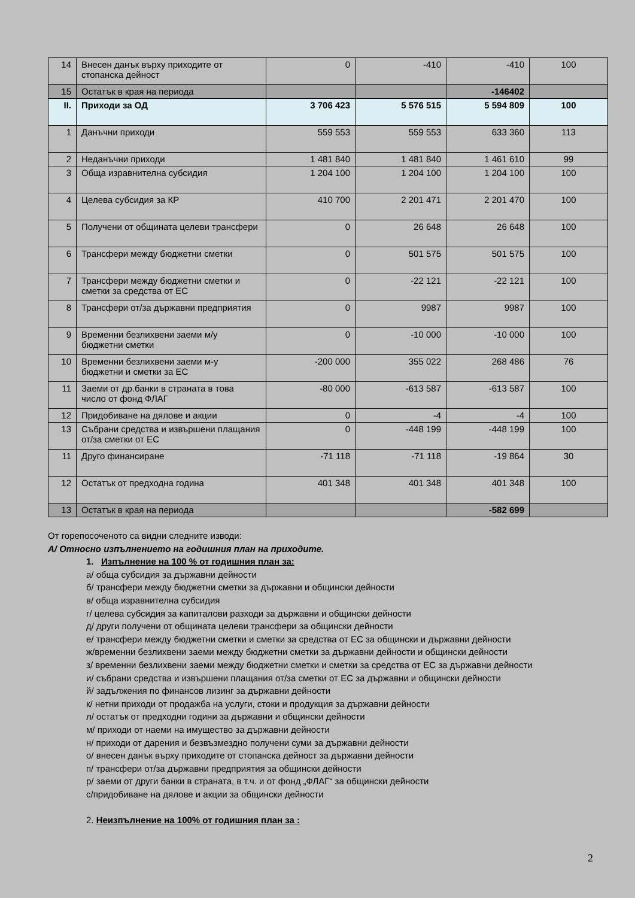| 14 | Внесен данък върху приходите от стопанска дейност | 0 | -410 | -410 | 100 |
| 15 | Остатък в края на периода | | | -146402 | |
| II. | Приходи за ОД | 3 706 423 | 5 576 515 | 5 594 809 | 100 |
| 1 | Данъчни приходи | 559 553 | 559 553 | 633 360 | 113 |
| 2 | Неданъчни приходи | 1 481 840 | 1 481 840 | 1 461 610 | 99 |
| 3 | Обща изравнителна субсидия | 1 204 100 | 1 204 100 | 1 204 100 | 100 |
| 4 | Целева субсидия за КР | 410 700 | 2 201 471 | 2 201 470 | 100 |
| 5 | Получени от общината целеви трансфери | 0 | 26 648 | 26 648 | 100 |
| 6 | Трансфери между бюджетни сметки | 0 | 501 575 | 501 575 | 100 |
| 7 | Трансфери между бюджетни сметки и сметки за средства от ЕС | 0 | -22 121 | -22 121 | 100 |
| 8 | Трансфери от/за държавни предприятия | 0 | 9987 | 9987 | 100 |
| 9 | Временни безлихвени заеми м/у бюджетни сметки | 0 | -10 000 | -10 000 | 100 |
| 10 | Временни безлихвени заеми м-у бюджетни и сметки за ЕС | -200 000 | 355 022 | 268 486 | 76 |
| 11 | Заеми от др.банки в страната в това число от фонд ФЛАГ | -80 000 | -613 587 | -613 587 | 100 |
| 12 | Придобиване на дялове и акции | 0 | -4 | -4 | 100 |
| 13 | Събрани средства и извършени плащания от/за сметки от ЕС | 0 | -448 199 | -448 199 | 100 |
| 11 | Друго финансиране | -71 118 | -71 118 | -19 864 | 30 |
| 12 | Остатък от предходна година | 401 348 | 401 348 | 401 348 | 100 |
| 13 | Остатък в края на периода | | | -582 699 | |
От горепосоченото са видни следните изводи:
А/ Относно изпълнението на годишния план на приходите.
1. Изпълнение на 100 % от годишния план за:
а/ обща субсидия за държавни дейности
б/ трансфери между бюджетни сметки за държавни и общински дейности
в/ обща изравнителна субсидия
г/ целева субсидия за капиталови разходи за държавни и общински дейности
д/ други получени от общината целеви трансфери за общински дейности
е/ трансфери между бюджетни сметки и сметки за средства от ЕС за общински и държавни дейности
ж/временни безлихвени заеми между бюджетни сметки за държавни дейности и общински дейности
з/ временни безлихвени заеми между бюджетни сметки и сметки за средства от ЕС за държавни дейности
и/ събрани средства и извършени плащания от/за сметки от ЕС за държавни и общински дейности
й/ задължения по финансов лизинг за държавни дейности
к/ нетни приходи от продажба на услуги, стоки и продукция за държавни дейности
л/ остатък от предходни години за държавни и общински дейности
м/ приходи от наеми на имущество за държавни дейности
н/ приходи от дарения и безвъзмездно получени суми за държавни дейности
о/ внесен данък върху приходите от стопанска дейност за държавни дейности
п/ трансфери от/за държавни предприятия за общински дейности
р/ заеми от други банки в страната, в т.ч. и от фонд „ФЛАГ“ за общински дейности
с/придобиване на дялове и акции за общински дейности
2. Неизпълнение на 100% от годишния план за :
2